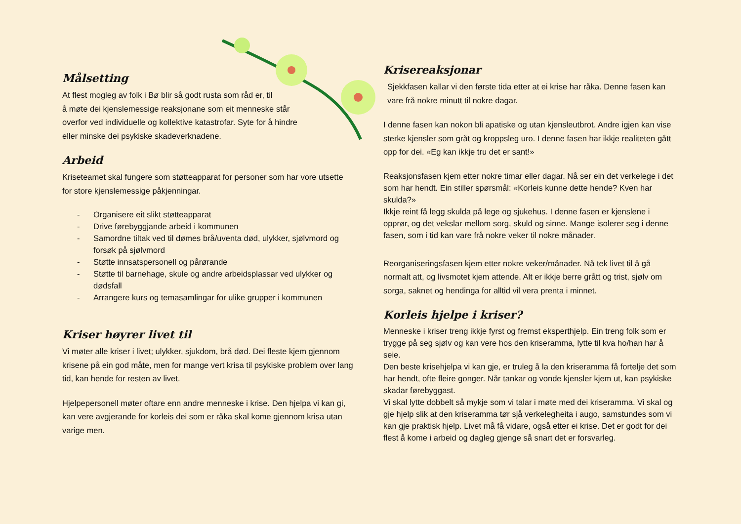Målsetting
At flest mogleg av folk i Bø blir så godt rusta som råd er, til
å møte dei kjenslemessige reaksjonane som eit menneske står
overfor ved individuelle og kollektive katastrofar. Syte for å hindre
eller minske dei psykiske skadeverknadene.
Arbeid
Kriseteamet skal fungere som støtteapparat for personer som har vore utsette for store kjenslemessige påkjenningar.
- Organisere eit slikt støtteapparat
- Drive førebyggjande arbeid i kommunen
- Samordne tiltak ved til dømes brå/uventa død, ulykker, sjølvmord og forsøk på sjølvmord
- Støtte innsatspersonell og pårørande
- Støtte til barnehage, skule og andre arbeidsplassar ved ulykker og dødsfall
- Arrangere kurs og temasamlingar for ulike grupper i kommunen
Kriser høyrer livet til
Vi møter alle kriser i livet; ulykker, sjukdom, brå død. Dei fleste kjem gjennom krisene på ein god måte, men for mange vert krisa til psykiske problem over lang tid, kan hende for resten av livet.
Hjelpepersonell møter oftare enn andre menneske i krise. Den hjelpa vi kan gi, kan vere avgjerande for korleis dei som er råka skal kome gjennom krisa utan varige men.
Krisereaksjonar
Sjekkfasen kallar vi den første tida etter at ei krise har råka. Denne fasen kan vare frå nokre minutt til nokre dagar.
I denne fasen kan nokon bli apatiske og utan kjensleutbrot. Andre igjen kan vise sterke kjensler som gråt og kroppsleg uro. I denne fasen har ikkje realiteten gått opp for dei. «Eg kan ikkje tru det er sant!»
Reaksjonsfasen kjem etter nokre timar eller dagar. Nå ser ein det verkelege i det som har hendt. Ein stiller spørsmål: «Korleis kunne dette hende? Kven har skulda?»
Ikkje reint få legg skulda på lege og sjukehus. I denne fasen er kjenslene i opprør, og det vekslar mellom sorg, skuld og sinne. Mange isolerer seg i denne fasen, som i tid kan vare frå nokre veker til nokre månader.
Reorganiseringsfasen kjem etter nokre veker/månader. Nå tek livet til å gå normalt att, og livsmotet kjem attende. Alt er ikkje berre grått og trist, sjølv om sorga, saknet og hendinga for alltid vil vera prenta i minnet.
Korleis hjelpe i kriser?
Menneske i kriser treng ikkje fyrst og fremst eksperthjelp. Ein treng folk som er trygge på seg sjølv og kan vere hos den kriseramma, lytte til kva ho/han har å seie.
Den beste krisehjelpa vi kan gje, er truleg å la den kriseramma få fortelje det som har hendt, ofte fleire gonger. Når tankar og vonde kjensler kjem ut, kan psykiske skadar førebyggast.
Vi skal lytte dobbelt så mykje som vi talar i møte med dei kriseramma. Vi skal og gje hjelp slik at den kriseramma tør sjå verkelegheita i augo, samstundes som vi kan gje praktisk hjelp. Livet må få vidare, også etter ei krise. Det er godt for dei flest å kome i arbeid og dagleg gjenge så snart det er forsvarleg.